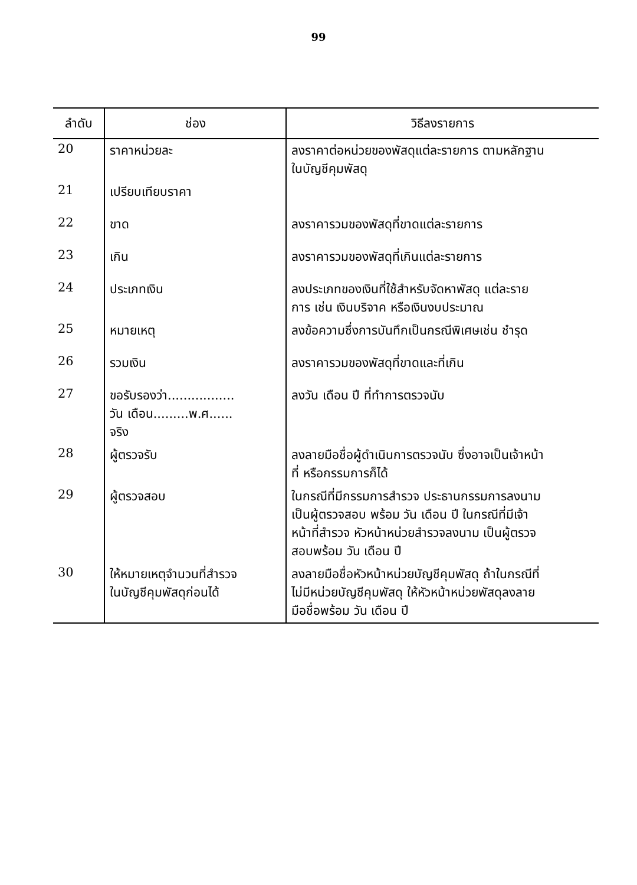99
| ลำดับ | ช่อง | วิธีลงรายการ |
| --- | --- | --- |
| 20 | ราคาหน่วยละ | ลงราคาต่อหน่วยของพัสดุแต่ละรายการ ตามหลักฐาน ในบัญชีคุมพัสดุ |
| 21 | เปรียบเทียบราคา | |
| 22 | ขาด | ลงราคารวมของพัสดุที่ขาดแต่ละรายการ |
| 23 | เกิน | ลงราคารวมของพัสดุที่เกินแต่ละรายการ |
| 24 | ประเภทเงิน | ลงประเภทของเงินที่ใช้สำหรับจัดหาพัสดุ แต่ละราย การ เช่น เงินบริจาค หรือเงินงบประมาณ |
| 25 | หมายเหตุ | ลงข้อความซึ่งการบันทึกเป็นกรณีพิเศษเช่น ชำรุด |
| 26 | รวมเงิน | ลงราคารวมของพัสดุที่ขาดและที่เกิน |
| 27 | ขอรับรองว่า................. วัน เดือน.........พ.ศ...... จริง | ลงวัน เดือน ปี ที่ทำการตรวจนับ |
| 28 | ผู้ตรวจรับ | ลงลายมือชื่อผู้ดำเนินการตรวจนับ ซึ่งอาจเป็นเจ้าหน้า ที่ หรือกรรมการก็ได้ |
| 29 | ผู้ตรวจสอบ | ในกรณีที่มีกรรมการสำรวจ ประธานกรรมการลงนาม เป็นผู้ตรวจสอบ พร้อม วัน เดือน ปี ในกรณีที่มีเจ้า หน้าที่สำรวจ หัวหน้าหน่วยสำรวจลงนาม เป็นผู้ตรวจ สอบพร้อม วัน เดือน ปี |
| 30 | ให้หมายเหตุจำนวนที่สำรวจ ในบัญชีคุมพัสดุก่อนได้ | ลงลายมือชื่อหัวหน้าหน่วยบัญชีคุมพัสดุ ถ้าในกรณีที่ ไม่มีหน่วยบัญชีคุมพัสดุ ให้หัวหน้าหน่วยพัสดุลงลาย มือชื่อพร้อม วัน เดือน ปี |